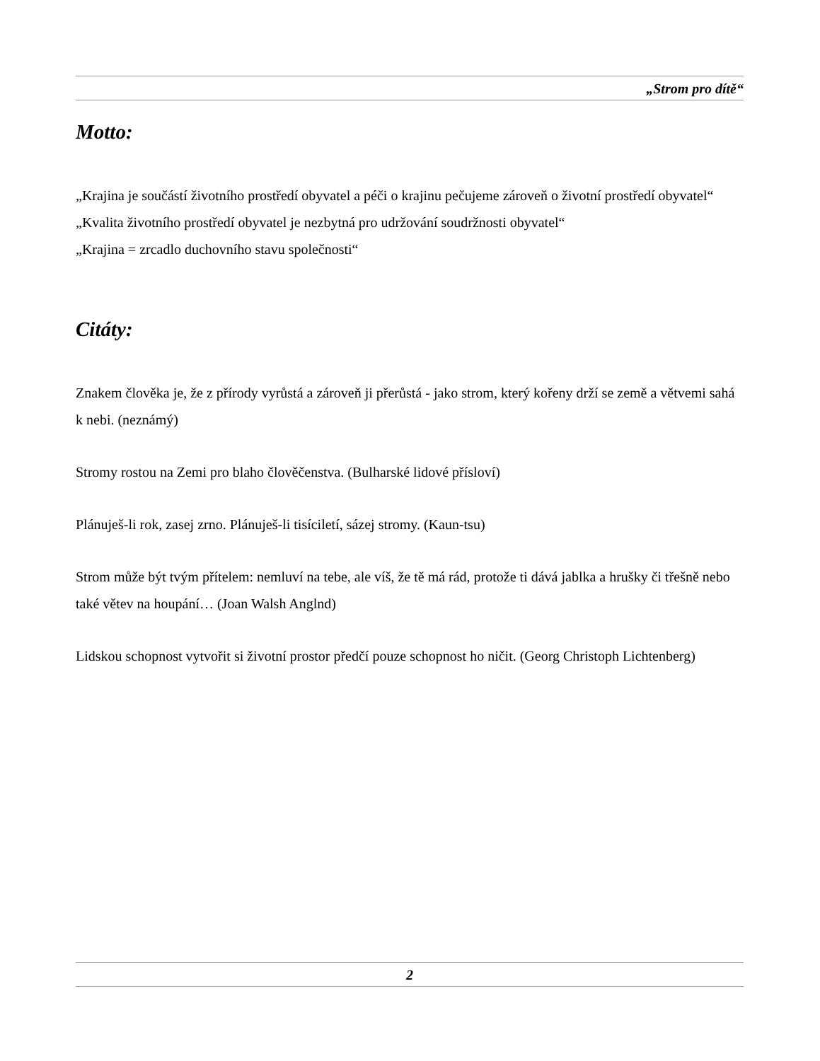„Strom pro dítě“
Motto:
„Krajina je součástí životního prostředí obyvatel a péči o krajinu pečujeme zároveň o životní prostředí obyvatel“
„Kvalita životního prostředí obyvatel je nezbytná pro udržování soudržnosti obyvatel“
„Krajina = zrcadlo duchovního stavu společnosti“
Citáty:
Znakem člověka je, že z přírody vyrůstá a zároveň ji přerůstá - jako strom, který kořeny drží se země a větvemi sahá k nebi. (neznámý)
Stromy rostou na Zemi pro blaho člověčenstva. (Bulharské lidové přísloví)
Plánuješ-li rok, zasej zrno. Plánuješ-li tisíciletí, sázej stromy. (Kaun-tsu)
Strom může být tvým přítelem: nemluví na tebe, ale víš, že tě má rád, protože ti dává jablka a hrušky či třešně nebo také větev na houpání… (Joan Walsh Anglnd)
Lidskou schopnost vytvořit si životní prostor předčí pouze schopnost ho ničit. (Georg Christoph Lichtenberg)
2